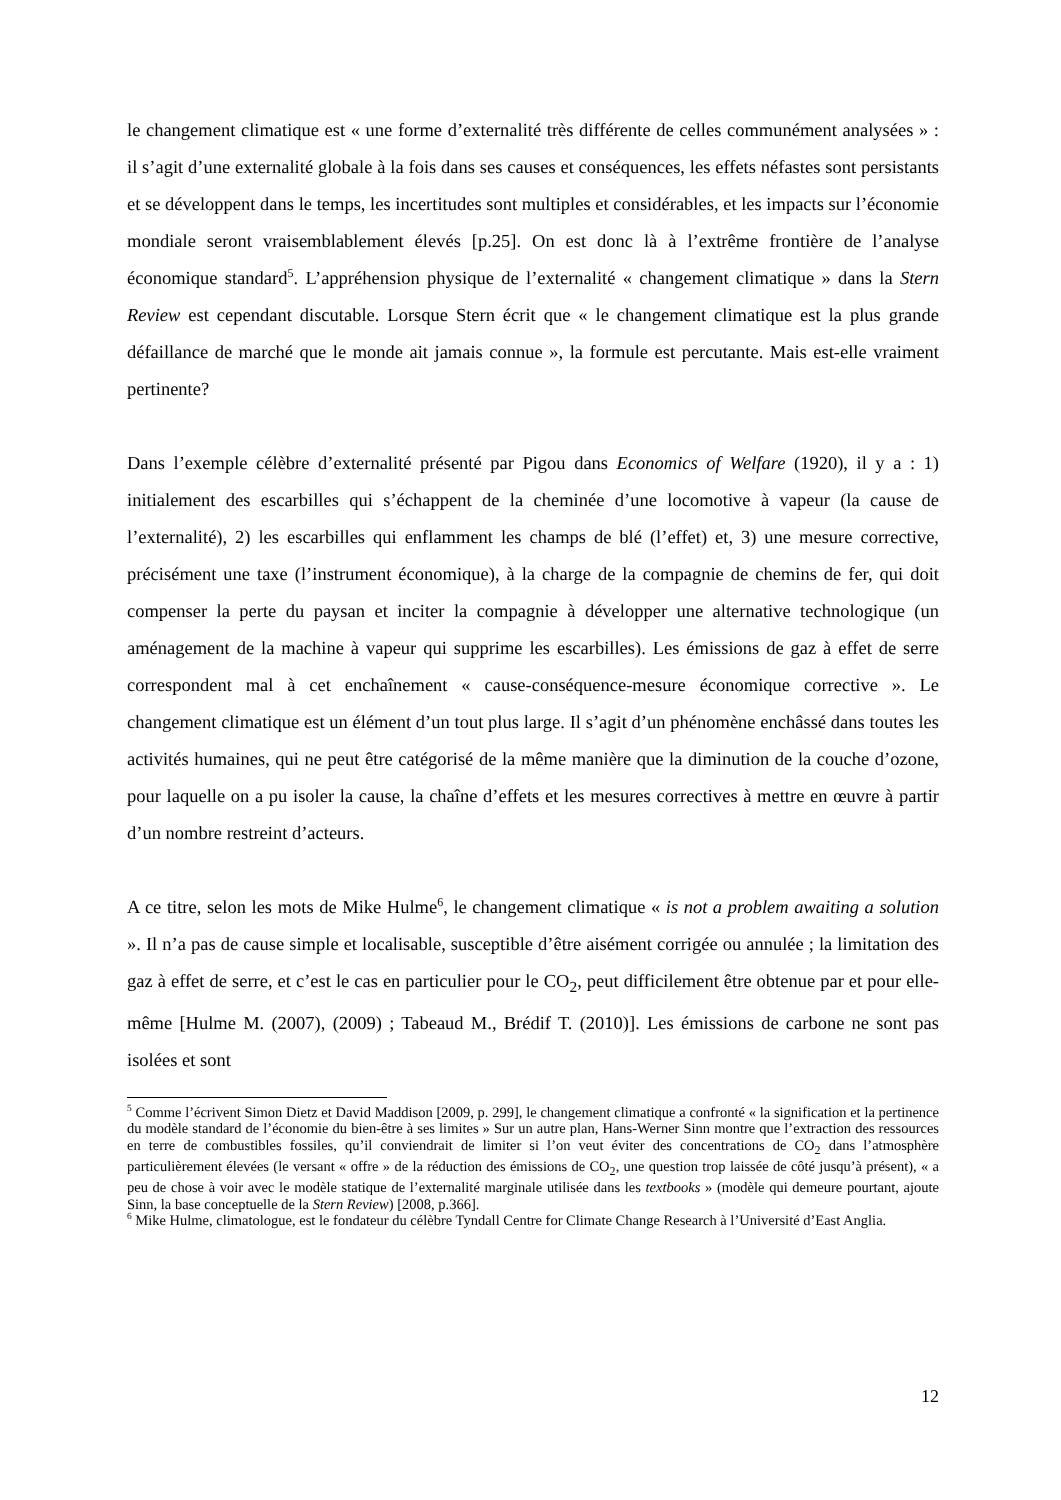le changement climatique est « une forme d’externalité très différente de celles communément analysées » : il s’agit d’une externalité globale à la fois dans ses causes et conséquences, les effets néfastes sont persistants et se développent dans le temps, les incertitudes sont multiples et considérables, et les impacts sur l’économie mondiale seront vraisemblablement élevés [p.25]. On est donc là à l’extrême frontière de l’analyse économique standard<sup>5</sup>. L’appréhension physique de l’externalité « changement climatique » dans la Stern Review est cependant discutable. Lorsque Stern écrit que « le changement climatique est la plus grande défaillance de marché que le monde ait jamais connue », la formule est percutante. Mais est-elle vraiment pertinente?
Dans l’exemple célèbre d’externalité présenté par Pigou dans Economics of Welfare (1920), il y a : 1) initialement des escarbilles qui s’échappent de la cheminée d’une locomotive à vapeur (la cause de l’externalité), 2) les escarbilles qui enflamment les champs de blé (l’effet) et, 3) une mesure corrective, précisément une taxe (l’instrument économique), à la charge de la compagnie de chemins de fer, qui doit compenser la perte du paysan et inciter la compagnie à développer une alternative technologique (un aménagement de la machine à vapeur qui supprime les escarbilles). Les émissions de gaz à effet de serre correspondent mal à cet enchaînement « cause-conséquence-mesure économique corrective ». Le changement climatique est un élément d’un tout plus large. Il s’agit d’un phénomène enchâssé dans toutes les activités humaines, qui ne peut être catégorisé de la même manière que la diminution de la couche d’ozone, pour laquelle on a pu isoler la cause, la chaîne d’effets et les mesures correctives à mettre en œuvre à partir d’un nombre restreint d’acteurs.
A ce titre, selon les mots de Mike Hulme<sup>6</sup>, le changement climatique « is not a problem awaiting a solution ». Il n’a pas de cause simple et localisable, susceptible d’être aisément corrigée ou annulée ; la limitation des gaz à effet de serre, et c’est le cas en particulier pour le CO<sub>2</sub>, peut difficilement être obtenue par et pour elle-même [Hulme M. (2007), (2009) ; Tabeaud M., Brédif T. (2010)]. Les émissions de carbone ne sont pas isolées et sont
<sup>5</sup> Comme l’écrivent Simon Dietz et David Maddison [2009, p. 299], le changement climatique a confronté « la signification et la pertinence du modèle standard de l’économie du bien-être à ses limites » Sur un autre plan, Hans-Werner Sinn montre que l’extraction des ressources en terre de combustibles fossiles, qu’il conviendrait de limiter si l’on veut éviter des concentrations de CO<sub>2</sub> dans l’atmosphère particulièrement élevées (le versant « offre » de la réduction des émissions de CO<sub>2</sub>, une question trop laissée de côté jusqu’à présent), « a peu de chose à voir avec le modèle statique de l’externalité marginale utilisée dans les textbooks » (modèle qui demeure pourtant, ajoute Sinn, la base conceptuelle de la Stern Review) [2008, p.366].
<sup>6</sup> Mike Hulme, climatologue, est le fondateur du célèbre Tyndall Centre for Climate Change Research à l’Université d’East Anglia.
12